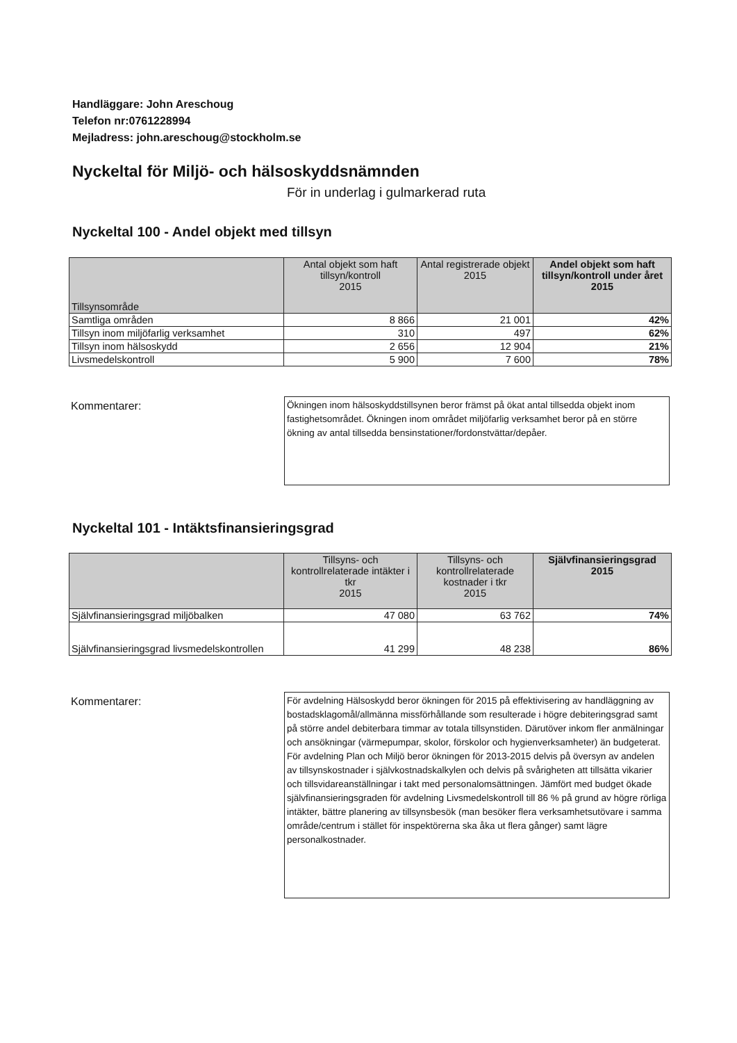Handläggare: John Areschoug
Telefon nr:0761228994
Mejladress: john.areschoug@stockholm.se
Nyckeltal för Miljö- och hälsoskyddsnämnden
För in underlag i gulmarkerad ruta
Nyckeltal 100 - Andel objekt med tillsyn
| Tillsynsområde | Antal objekt som haft tillsyn/kontroll 2015 | Antal registrerade objekt 2015 | Andel objekt som haft tillsyn/kontroll under året 2015 |
| --- | --- | --- | --- |
| Samtliga områden | 8 866 | 21 001 | 42% |
| Tillsyn inom miljöfarlig verksamhet | 310 | 497 | 62% |
| Tillsyn inom hälsoskydd | 2 656 | 12 904 | 21% |
| Livsmedelskontroll | 5 900 | 7 600 | 78% |
Kommentarer:
Ökningen inom hälsoskyddstillsynen beror främst på ökat antal tillsedda objekt inom fastighetsområdet. Ökningen inom området miljöfarlig verksamhet beror på en större ökning av antal tillsedda bensinstationer/fordonstvättar/depåer.
Nyckeltal 101 - Intäktsfinansieringsgrad
| | Tillsyns- och kontrollrelaterade intäkter i tkr 2015 | Tillsyns- och kontrollrelaterade kostnader i tkr 2015 | Självfinansieringsgrad 2015 |
| --- | --- | --- | --- |
| Självfinansieringsgrad miljöbalken | 47 080 | 63 762 | 74% |
| Självfinansieringsgrad livsmedelskontrollen | 41 299 | 48 238 | 86% |
Kommentarer:
För avdelning Hälsoskydd beror ökningen för 2015 på effektivisering av handläggning av bostadsklagomål/allmänna missförhållande som resulterade i högre debiteringsgrad samt på större andel debiterbara timmar av totala tillsynstiden. Därutöver inkom fler anmälningar och ansökningar (värmepumpar, skolor, förskolor och hygienverksamheter) än budgeterat. För avdelning Plan och Miljö beror ökningen för 2013-2015 delvis på översyn av andelen av tillsynskostnader i självkostnadskalkylen och delvis på svårigheten att tillsätta vikarier och tillsvidareanställningar i takt med personalomsättningen. Jämfört med budget ökade självfinansieringsgraden för avdelning Livsmedelskontroll till 86 % på grund av högre rörliga intäkter, bättre planering av tillsynsbesök (man besöker flera verksamhetsutövare i samma område/centrum i stället för inspektörerna ska åka ut flera gånger) samt lägre personalkostnader.